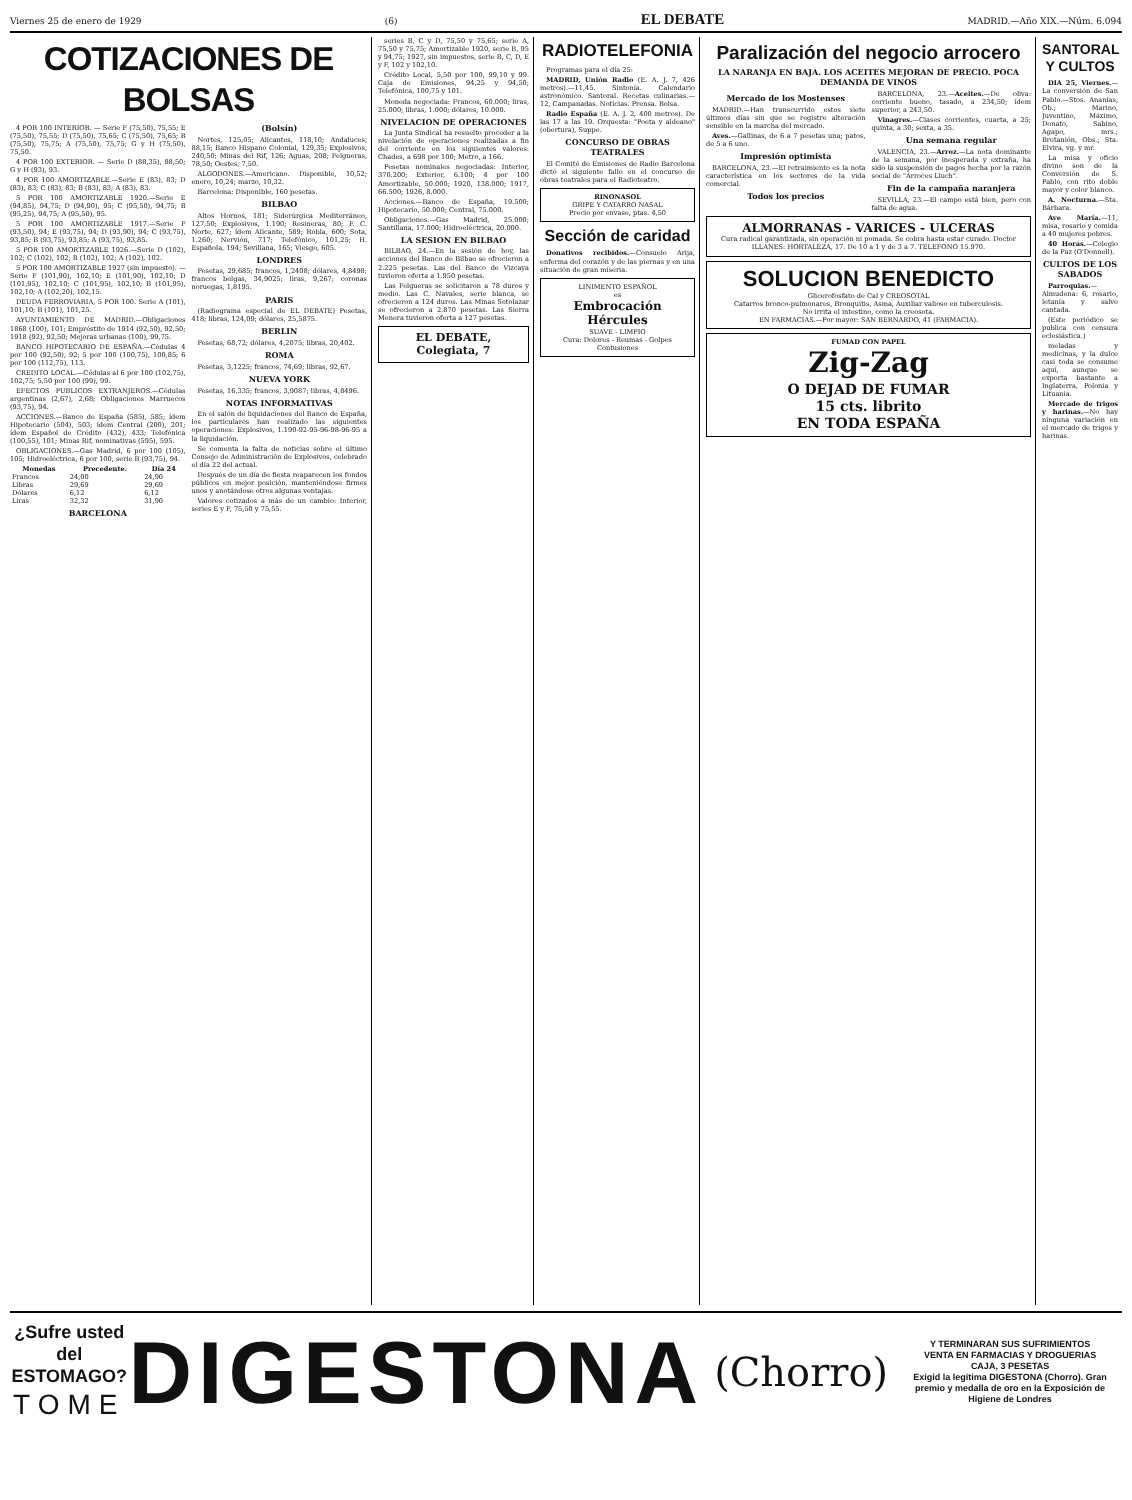Viernes 25 de enero de 1929 (6) EL DEBATE MADRID.—Año XIX.—Núm. 6.094
COTIZACIONES DE BOLSAS
4 POR 100 INTERIOR. — Serie F (75,50), 75,55; E (75,50), 75,55; D (75,50), 75,65; C (75,50), 75,65; B (75,50), 75,75; A (75,50), 75,75; G y H (75,50), 75,50.
4 POR 100 EXTERIOR. — Serie D (88,35), 88,50; G y H (93), 93.
4 POR 100 AMORTIZABLE.—Serie E (83), 83; D (83), 83; C (83), 83; B (83), 83; A (83), 83.
5 POR 100 AMORTIZABLE 1920.—Serie E (94,85), 94,75; D (94,90), 95; C (95,50), 94,75; B (95,25), 94,75; A (95,50), 95.
5 POR 100 AMORTIZABLE 1917.—Serie F (93,50), 94; E (93,75), 94; D (93,90), 94; C (93,75), 93,85; B (93,75), 93,85; A (93,75), 93,85.
5 POR 100 AMORTIZABLE 1926.—Serie D (102), 102; C (102), 102; B (102), 102; A (102), 102.
5 POR 100 AMORTIZABLE 1927 (sin impuesto). — Serie F (101,90), 102,10; E (101,90), 102,10; D (101,95), 102,10; C (101,95), 102,10; B (101,95), 102,10; A (102,20), 102,15.
DEUDA FERROVIARIA, 5 POR 100. Serie A (101), 101,10; B (101), 101,25.
AYUNTAMIENTO DE MADRID.—Obligaciones 1868 (100), 101; Empréstito de 1914 (92,50), 92,50; 1918 (92), 92,50; Mejoras urbanas (100), 99,75.
BANCO HIPOTECARIO DE ESPAÑA.—Cédulas 4 por 100 (92,50), 92; 5 por 100 (100,75), 100,85; 6 por 100 (112,75), 113.
CREDITO LOCAL.—Cédulas al 6 por 100 (102,75), 102,75; 5,50 por 100 (99), 99.
EFECTOS PUBLICOS EXTRANJEROS.—Cédulas argentinas (2,67), 2,68; Obligaciones Marruecos (93,75), 94.
ACCIONES.—Banco de España (585), 585; ídem Hipotecario (504), 503; ídem Central (200), 201; ídem Español de Crédito (432), 433; Telefónica (100,55), 101; Minas Rif, nominativas (595), 595.
OBLIGACIONES.—Gas Madrid, 6 por 100 (105), 105; Hidroeléctrica, 6 por 100, serie B (93,75), 94.
| Monedas | Precedente. | Día 24 |
| --- | --- | --- |
| Francos | 24,00 | 24,90 |
| Libras | 29,69 | 29,69 |
| Dólares | 6,12 | 6,12 |
| Liras | 32,32 | 31,90 |
BARCELONA
(Bolsín)
Nortes, 125,05; Alicantes, 118,10; Andaluces, 88,15; Banco Hispano Colonial, 129,35; Explosivos, 240,50; Minas del Rif, 126; Aguas, 208; Felgueras, 78,50; Oestes, 7,50.
ALGODONES.—Americano. Disponible, 10,52; enero, 10,24; marzo, 10,32.
Barcelona: Disponible, 160 pesetas.
BILBAO
Altos Hornos, 181; Siderúrgica Mediterráneo, 127,50; Explosivos, 1.190; Resineras, 80; F. C. Norte, 627; ídem Alicante, 589; Robla, 600; Sota, 1.260; Nervión, 717; Telefónico, 101,25; H. Española, 194; Sevillana, 165; Viesgo, 605.
LONDRES
Pesetas, 29,685; francos, 1,2408; dólares, 4,8498; francos belgas, 34,9025; liras, 9,267; coronas noruegas, 1,8195.
PARIS
(Radiograma especial de EL DEBATE) Pesetas, 418; libras, 124,09; dólares, 25,5875.
BERLIN
Pesetas, 68,72; dólares, 4,2075; libras, 20,402.
ROMA
Pesetas, 3,1225; francos, 74,69; libras, 92,67.
NUEVA YORK
Pesetas, 16,335; francos, 3,9087; libras, 4,8496.
NOTAS INFORMATIVAS
En el salón de liquidaciones del Banco de España, los particulares han realizado las siguientes operaciones: Explosivos, 1.190-92-95-96-98-96-95 a la liquidación.
Se comenta la falta de noticias sobre el último Consejo de Administración de Explosivos, celebrado el día 22 del actual.
Después de un día de fiesta reaparecen los fondos públicos en mejor posición, manteniéndose firmes unos y anotándose otros algunas ventajas.
Valores cotizados a más de un cambio: Interior, series E y F, 75,50 y 75,55.
series B, C y D, 75,50 y 75,65; serie A, 75,50 y 75,75; Amortizable 1920, serie B, 95 y 94,75; 1927, sin impuestos, serie B, C, D, E y F, 102 y 102,10.
Crédito Local, 5,50 por 100, 99,10 y 99. Caja de Emisiones, 94,25 y 94,50; Telefónica, 100,75 y 101.
Moneda negociada: Francos, 60.000; liras, 25.000; libras, 1.000; dólares, 10.000.
NIVELACION DE OPERACIONES
La Junta Sindical ha resuelto proceder a la nivelación de operaciones realizadas a fin del corriente en los siguientes valores: Chades, a 698 por 100; Metro, a 166.
Pesetas nominales negociadas: Interior, 370.200; Exterior, 6.100; 4 por 100 Amortizable, 50.000; 1920, 138.000; 1917, 66.500; 1926, 8.000.
Acciones.—Banco de España, 19.500; Hipotecario, 50.000; Central, 75.000.
Obligaciones.—Gas Madrid, 25.000; Santillana, 17.000; Hidroeléctrica, 20.000.
LA SESION EN BILBAO
BILBAO, 24.—En la sesión de hoy, las acciones del Banco de Bilbao se ofrecieron a 2.225 pesetas. Las del Banco de Vizcaya tuvieron oferta a 1.950 pesetas.
Las Felgueras se solicitaron a 78 duros y medio. Las C. Navales, serie blanca, se ofrecieron a 124 duros. Las Minas Setolazar se ofrecieron a 2.870 pesetas. Las Sierra Menera tuvieron oferta a 127 pesetas.
EL DEBATE, Colegiata, 7
RADIOTELEFONIA
Programas para el día 25:
MADRID, Unión Radio (E. A. J. 7, 426 metros).—11,45. Sintonía. Calendario astronómico. Santoral. Recetas culinarias.—12, Campanadas. Noticias. Prensa. Bolsa.
Radio España (E. A. J. 2, 400 metros). De las 17 a las 19. Orquesta: "Poeta y aldeano" (obertura), Suppe.
CONCURSO DE OBRAS TEATRALES
El Comité de Emisiones de Radio Barcelona dictó el siguiente fallo en el concurso de obras teatrales para el Radioteatro.
RINONASOL
GRIPE Y CATARRO NASAL
Precio por envase, ptas. 4,50
Sección de caridad
Donativos recibidos.—Consuelo Arija, enferma del corazón y de las piernas y en una situación de gran miseria.
LINIMENTO ESPAÑOL
es
Embrocación Hércules
SUAVE - LIMPIO
Cura: Dolores - Reumas - Golpes Contusiones
Paralización del negocio arrocero
LA NARANJA EN BAJA. LOS ACEITES MEJORAN DE PRECIO. POCA DEMANDA DE VINOS
Mercado de los Mostenses
MADRID.—Han transcurrido estos siete últimos días sin que se registre alteración sensible en la marcha del mercado.
Aves.—Gallinas, de 6 a 7 pesetas una; patos, de 5 a 6 uno.
Impresión optimista
BARCELONA, 23.—El retraimiento es la nota característica en los sectores de la vida comercial.
Todos los precios
BARCELONA, 23.—Aceites.—De oliva: corriente bueno, tasado, a 234,50; ídem superior, a 243,50.
Vinagres.—Clases corrientes, cuarta, a 25; quinta, a 30; sexta, a 35.
Una semana regular
VALENCIA, 23.—Arroz.—La nota dominante de la semana, por inesperada y extraña, ha sido la suspensión de pagos hecha por la razón social de "Arroces Lluch".
Fin de la campaña naranjera
SEVILLA, 23.—El campo está bien, pero con falta de agua.
ALMORRANAS - VARICES - ULCERAS
Cura radical garantizada, sin operación ni pomada. Se cobra hasta estar curado. Doctor ILLANES: HORTALEZA, 17. De 10 a 1 y de 3 a 7. TELEFONO 15.970.
SOLUCION BENEDICTO
Glicerofosfato de Cal y CREOSOTAL
Catarros bronco-pulmonares, Bronquitis, Asma, Auxiliar valioso en tuberculosis.
No irrita el intestino, como la creosota.
EN FARMACIAS.—Por mayor: SAN BERNARDO, 41 (FARMACIA).
FUMAD CON PAPEL
Zig-Zag
O DEJAD DE FUMAR
15 cts. librito
EN TODA ESPAÑA
SANTORAL Y CULTOS
DIA 25, Viernes.—La conversión de San Pablo.—Stos. Ananías, Ob.; Marino, Juventino, Máximo, Donato, Sabino, Agapo, mrs.; Bretanión, Obs.; Sta. Elvira, vg. y mr.
La misa y oficio divino son de la Conversión de S. Pablo, con rito doble mayor y color blanco.
A. Nocturna.—Sta. Bárbara.
Ave María.—11, misa, rosario y comida a 40 mujeres pobres.
40 Horas.—Colegio de la Paz (O'Donnell).
CULTOS DE LOS SABADOS
Parroquias.—Almudena: 6, rosario, letanía y salve cantada.
(Este periódico se publica con censura eclesiástica.)
meladas y medicinas, y la dulce casi toda se consume aquí, aunque se exporta bastante a Inglaterra, Polonia y Lituania.
Mercado de trigos y harinas.—No hay ninguna variación en el mercado de trigos y harinas.
¿Sufre usted del ESTOMAGO?
TOME
DIGESTONA
(Chorro)
Y TERMINARAN SUS SUFRIMIENTOS
VENTA EN FARMACIAS Y DROGUERIAS
CAJA, 3 PESETAS
Exigid la legítima DIGESTONA (Chorro). Gran premio y medalla de oro en la Exposición de Higiene de Londres